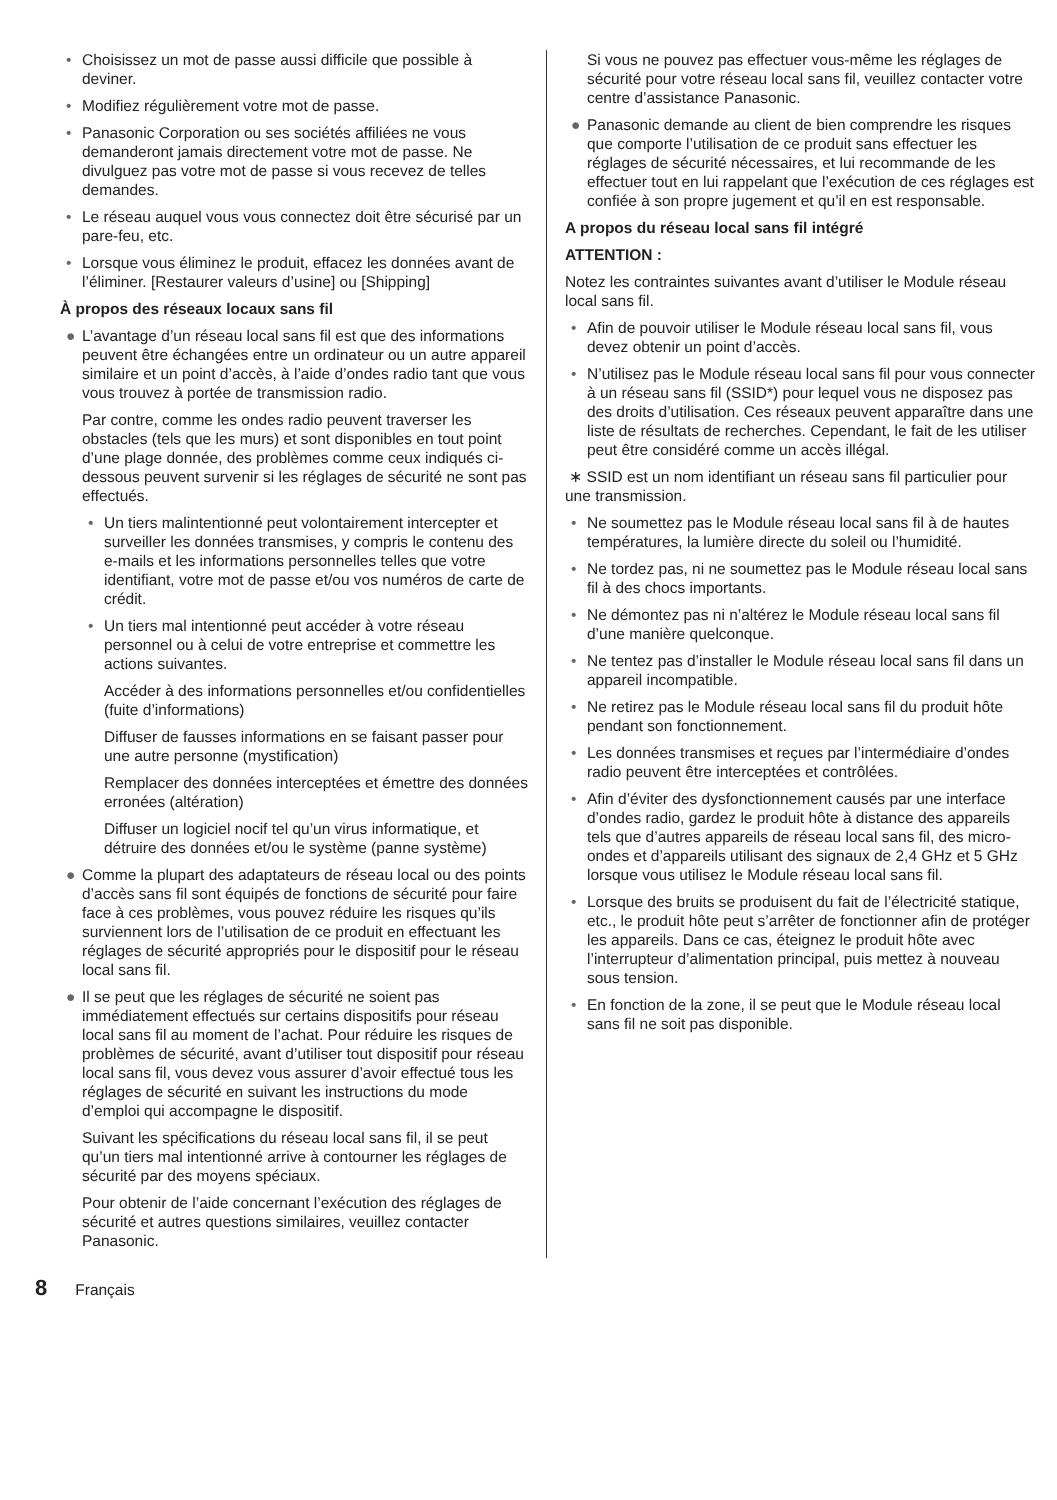• Choisissez un mot de passe aussi difficile que possible à deviner.
• Modifiez régulièrement votre mot de passe.
• Panasonic Corporation ou ses sociétés affiliées ne vous demanderont jamais directement votre mot de passe. Ne divulguez pas votre mot de passe si vous recevez de telles demandes.
• Le réseau auquel vous vous connectez doit être sécurisé par un pare-feu, etc.
• Lorsque vous éliminez le produit, effacez les données avant de l’éliminer. [Restaurer valeurs d’usine] ou [Shipping]
À propos des réseaux locaux sans fil
● L’avantage d’un réseau local sans fil est que des informations peuvent être échangées entre un ordinateur ou un autre appareil similaire et un point d’accès, à l’aide d’ondes radio tant que vous vous trouvez à portée de transmission radio.
Par contre, comme les ondes radio peuvent traverser les obstacles (tels que les murs) et sont disponibles en tout point d’une plage donnée, des problèmes comme ceux indiqués ci-dessous peuvent survenir si les réglages de sécurité ne sont pas effectués.
• Un tiers malintentionné peut volontairement intercepter et surveiller les données transmises, y compris le contenu des e-mails et les informations personnelles telles que votre identifiant, votre mot de passe et/ou vos numéros de carte de crédit.
• Un tiers mal intentionné peut accéder à votre réseau personnel ou à celui de votre entreprise et commettre les actions suivantes.
Accéder à des informations personnelles et/ou confidentielles (fuite d’informations)
Diffuser de fausses informations en se faisant passer pour une autre personne (mystification)
Remplacer des données interceptées et émettre des données erronées (altération)
Diffuser un logiciel nocif tel qu’un virus informatique, et détruire des données et/ou le système (panne système)
● Comme la plupart des adaptateurs de réseau local ou des points d’accès sans fil sont équipés de fonctions de sécurité pour faire face à ces problèmes, vous pouvez réduire les risques qu’ils surviennent lors de l’utilisation de ce produit en effectuant les réglages de sécurité appropriés pour le dispositif pour le réseau local sans fil.
● Il se peut que les réglages de sécurité ne soient pas immédiatement effectués sur certains dispositifs pour réseau local sans fil au moment de l’achat. Pour réduire les risques de problèmes de sécurité, avant d’utiliser tout dispositif pour réseau local sans fil, vous devez vous assurer d’avoir effectué tous les réglages de sécurité en suivant les instructions du mode d’emploi qui accompagne le dispositif.
Suivant les spécifications du réseau local sans fil, il se peut qu’un tiers mal intentionné arrive à contourner les réglages de sécurité par des moyens spéciaux.
Pour obtenir de l’aide concernant l’exécution des réglages de sécurité et autres questions similaires, veuillez contacter Panasonic.
Si vous ne pouvez pas effectuer vous-même les réglages de sécurité pour votre réseau local sans fil, veuillez contacter votre centre d’assistance Panasonic.
● Panasonic demande au client de bien comprendre les risques que comporte l’utilisation de ce produit sans effectuer les réglages de sécurité nécessaires, et lui recommande de les effectuer tout en lui rappelant que l’exécution de ces réglages est confiée à son propre jugement et qu’il en est responsable.
A propos du réseau local sans fil intégré
ATTENTION :
Notez les contraintes suivantes avant d’utiliser le Module réseau local sans fil.
• Afin de pouvoir utiliser le Module réseau local sans fil, vous devez obtenir un point d’accès.
• N’utilisez pas le Module réseau local sans fil pour vous connecter à un réseau sans fil (SSID*) pour lequel vous ne disposez pas des droits d’utilisation. Ces réseaux peuvent apparaître dans une liste de résultats de recherches. Cependant, le fait de les utiliser peut être considéré comme un accès illégal.
∗ SSID est un nom identifiant un réseau sans fil particulier pour une transmission.
• Ne soumettez pas le Module réseau local sans fil à de hautes températures, la lumière directe du soleil ou l’humidité.
• Ne tordez pas, ni ne soumettez pas le Module réseau local sans fil à des chocs importants.
• Ne démontez pas ni n’altérez le Module réseau local sans fil d’une manière quelconque.
• Ne tentez pas d’installer le Module réseau local sans fil dans un appareil incompatible.
• Ne retirez pas le Module réseau local sans fil du produit hôte pendant son fonctionnement.
• Les données transmises et reçues par l’intermédiaire d’ondes radio peuvent être interceptées et contrôlées.
• Afin d’éviter des dysfonctionnement causés par une interface d’ondes radio, gardez le produit hôte à distance des appareils tels que d’autres appareils de réseau local sans fil, des micro-ondes et d’appareils utilisant des signaux de 2,4 GHz et 5 GHz lorsque vous utilisez le Module réseau local sans fil.
• Lorsque des bruits se produisent du fait de l’électricité statique, etc., le produit hôte peut s’arrêter de fonctionner afin de protéger les appareils. Dans ce cas, éteignez le produit hôte avec l’interrupteur d’alimentation principal, puis mettez à nouveau sous tension.
• En fonction de la zone, il se peut que le Module réseau local sans fil ne soit pas disponible.
8 Français